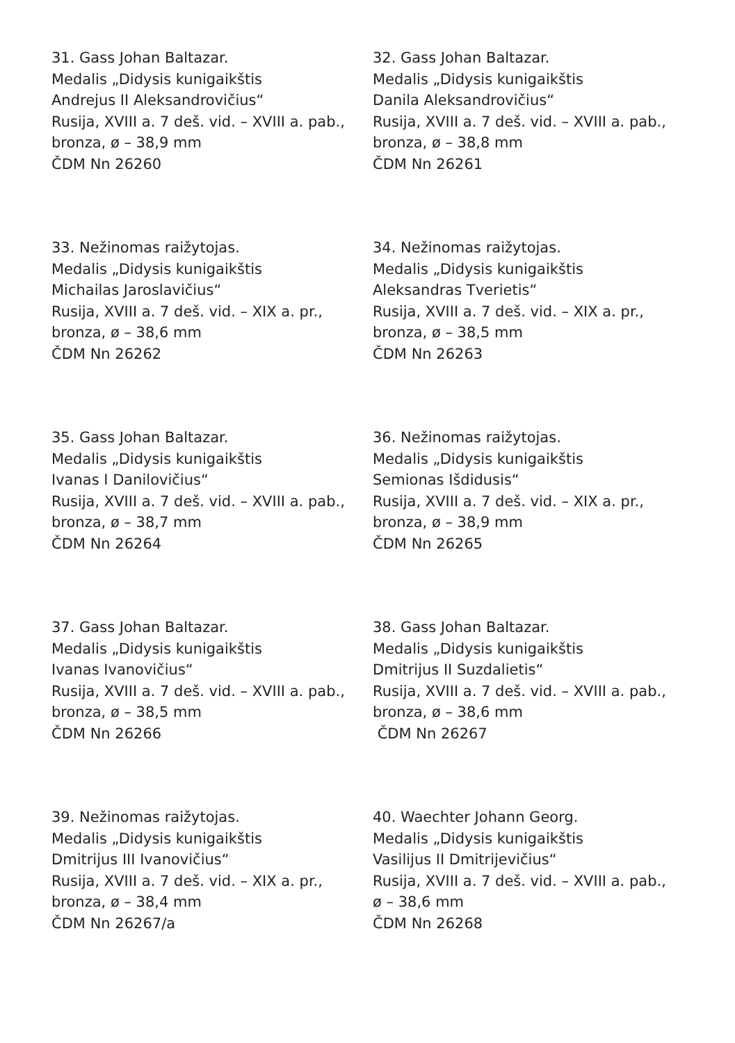31. Gass Johan Baltazar.
Medalis „Didysis kunigaikštis
Andrejus II Aleksandrovičius“
Rusija, XVIII a. 7 deš. vid. – XVIII a. pab.,
bronza, ø – 38,9 mm
ČDM Nn 26260
32. Gass Johan Baltazar.
Medalis „Didysis kunigaikštis
Danila Aleksandrovičius“
Rusija, XVIII a. 7 deš. vid. – XVIII a. pab.,
bronza, ø – 38,8 mm
ČDM Nn 26261
33. Nežinomas raižytojas.
Medalis „Didysis kunigaikštis
Michailas Jaroslavičius“
Rusija, XVIII a. 7 deš. vid. – XIX a. pr.,
bronza, ø – 38,6 mm
ČDM Nn 26262
34. Nežinomas raižytojas.
Medalis „Didysis kunigaikštis
Aleksandras Tverietis“
Rusija, XVIII a. 7 deš. vid. – XIX a. pr.,
bronza, ø – 38,5 mm
ČDM Nn 26263
35. Gass Johan Baltazar.
Medalis „Didysis kunigaikštis
Ivanas I Danilovičius“
Rusija, XVIII a. 7 deš. vid. – XVIII a. pab.,
bronza, ø – 38,7 mm
ČDM Nn 26264
36. Nežinomas raižytojas.
Medalis „Didysis kunigaikštis
Semionas Išdidusis“
Rusija, XVIII a. 7 deš. vid. – XIX a. pr.,
bronza, ø – 38,9 mm
ČDM Nn 26265
37. Gass Johan Baltazar.
Medalis „Didysis kunigaikštis
Ivanas Ivanovičius“
Rusija, XVIII a. 7 deš. vid. – XVIII a. pab.,
bronza, ø – 38,5 mm
ČDM Nn 26266
38. Gass Johan Baltazar.
Medalis „Didysis kunigaikštis
Dmitrijus II Suzdalietis“
Rusija, XVIII a. 7 deš. vid. – XVIII a. pab.,
bronza, ø – 38,6 mm
ČDM Nn 26267
39. Nežinomas raižytojas.
Medalis „Didysis kunigaikštis
Dmitrijus III Ivanovičius“
Rusija, XVIII a. 7 deš. vid. – XIX a. pr.,
bronza, ø – 38,4 mm
ČDM Nn 26267/a
40. Waechter Johann Georg.
Medalis „Didysis kunigaikštis
Vasilijus II Dmitrijevičius“
Rusija, XVIII a. 7 deš. vid. – XVIII a. pab.,
ø – 38,6 mm
ČDM Nn 26268